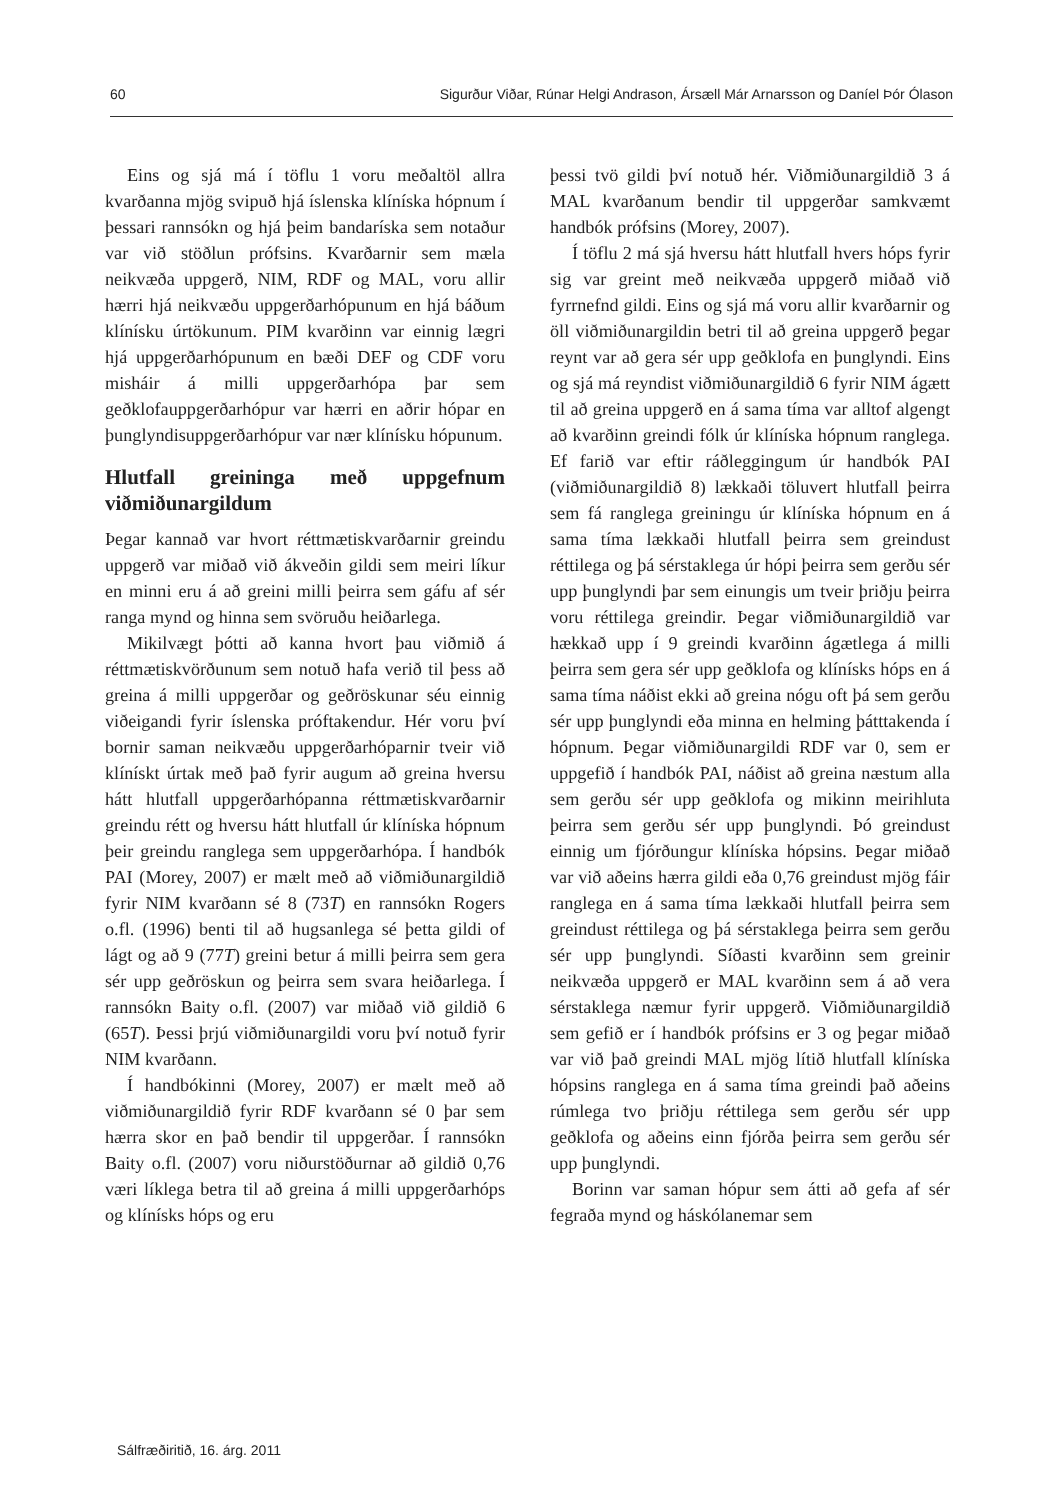60 Sigurður Viðar, Rúnar Helgi Andrason, Ársæll Már Arnarsson og Daníel Þór Ólason
Eins og sjá má í töflu 1 voru meðaltöl allra kvarðanna mjög svipuð hjá íslenska klíníska hópnum í þessari rannsókn og hjá þeim bandaríska sem notaður var við stöðlun prófsins. Kvarðarnir sem mæla neikvæða uppgerð, NIM, RDF og MAL, voru allir hærri hjá neikvæðu uppgerðarhópunum en hjá báðum klínísku úrtökunum. PIM kvarðinn var einnig lægri hjá uppgerðarhópunum en bæði DEF og CDF voru misháir á milli uppgerðarhópa þar sem geðklofauppgerðarhópur var hærri en aðrir hópar en þunglyndisuppgerðarhópur var nær klínísku hópunum.
Hlutfall greininga með uppgefnum viðmiðunargildum
Þegar kannað var hvort réttmætiskvarðarnir greindu uppgerð var miðað við ákveðin gildi sem meiri líkur en minni eru á að greini milli þeirra sem gáfu af sér ranga mynd og hinna sem svöruðu heiðarlega.
Mikilvægt þótti að kanna hvort þau viðmið á réttmætiskvörðunum sem notuð hafa verið til þess að greina á milli uppgerðar og geðröskunar séu einnig viðeigandi fyrir íslenska próftakendur. Hér voru því bornir saman neikvæðu uppgerðarhóparnir tveir við klínískt úrtak með það fyrir augum að greina hversu hátt hlutfall uppgerðarhópanna réttmætiskvarðarnir greindu rétt og hversu hátt hlutfall úr klíníska hópnum þeir greindu ranglega sem uppgerðarhópa. Í handbók PAI (Morey, 2007) er mælt með að viðmiðunargildið fyrir NIM kvarðann sé 8 (73T) en rannsókn Rogers o.fl. (1996) benti til að hugsanlega sé þetta gildi of lágt og að 9 (77T) greini betur á milli þeirra sem gera sér upp geðröskun og þeirra sem svara heiðarlega. Í rannsókn Baity o.fl. (2007) var miðað við gildið 6 (65T). Þessi þrjú viðmiðunargildi voru því notuð fyrir NIM kvarðann.
Í handbókinni (Morey, 2007) er mælt með að viðmiðunargildið fyrir RDF kvarðann sé 0 þar sem hærra skor en það bendir til uppgerðar. Í rannsókn Baity o.fl. (2007) voru niðurstöðurnar að gildið 0,76 væri líklega betra til að greina á milli uppgerðarhóps og klínísks hóps og eru
þessi tvö gildi því notuð hér. Viðmiðunargildið 3 á MAL kvarðanum bendir til uppgerðar samkvæmt handbók prófsins (Morey, 2007).
Í töflu 2 má sjá hversu hátt hlutfall hvers hóps fyrir sig var greint með neikvæða uppgerð miðað við fyrrnefnd gildi. Eins og sjá má voru allir kvarðarnir og öll viðmiðunargildin betri til að greina uppgerð þegar reynt var að gera sér upp geðklofa en þunglyndi. Eins og sjá má reyndist viðmiðunargildið 6 fyrir NIM ágætt til að greina uppgerð en á sama tíma var alltof algengt að kvarðinn greindi fólk úr klíníska hópnum ranglega. Ef farið var eftir ráðleggingum úr handbók PAI (viðmiðunargildið 8) lækkaði töluvert hlutfall þeirra sem fá ranglega greiningu úr klíníska hópnum en á sama tíma lækkaði hlutfall þeirra sem greindust réttilega og þá sérstaklega úr hópi þeirra sem gerðu sér upp þunglyndi þar sem einungis um tveir þriðju þeirra voru réttilega greindir. Þegar viðmiðunargildið var hækkað upp í 9 greindi kvarðinn ágætlega á milli þeirra sem gera sér upp geðklofa og klínísks hóps en á sama tíma náðist ekki að greina nógu oft þá sem gerðu sér upp þunglyndi eða minna en helming þátttakenda í hópnum. Þegar viðmiðunargildi RDF var 0, sem er uppgefið í handbók PAI, náðist að greina næstum alla sem gerðu sér upp geðklofa og mikinn meirihluta þeirra sem gerðu sér upp þunglyndi. Þó greindust einnig um fjórðungur klíníska hópsins. Þegar miðað var við aðeins hærra gildi eða 0,76 greindust mjög fáir ranglega en á sama tíma lækkaði hlutfall þeirra sem greindust réttilega og þá sérstaklega þeirra sem gerðu sér upp þunglyndi. Síðasti kvarðinn sem greinir neikvæða uppgerð er MAL kvarðinn sem á að vera sérstaklega næmur fyrir uppgerð. Viðmiðunargildið sem gefið er í handbók prófsins er 3 og þegar miðað var við það greindi MAL mjög lítið hlutfall klíníska hópsins ranglega en á sama tíma greindi það aðeins rúmlega tvo þriðju réttilega sem gerðu sér upp geðklofa og aðeins einn fjórða þeirra sem gerðu sér upp þunglyndi.
Borinn var saman hópur sem átti að gefa af sér fegraða mynd og háskólanemar sem
Sálfræðiritið, 16. árg. 2011